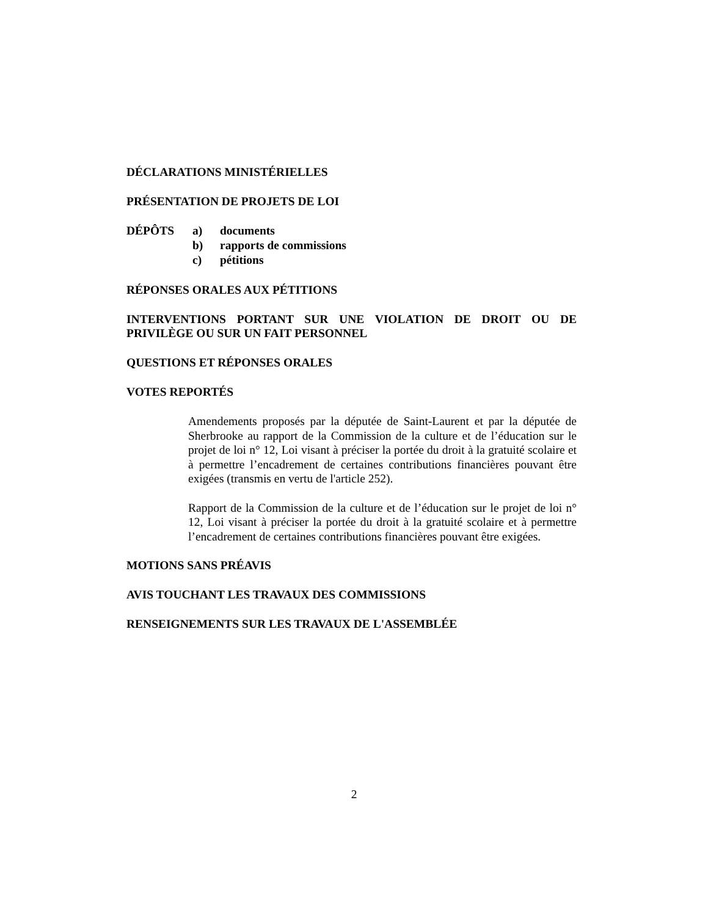DÉCLARATIONS MINISTÉRIELLES
PRÉSENTATION DE PROJETS DE LOI
DÉPÔTS a) documents
b) rapports de commissions
c) pétitions
RÉPONSES ORALES AUX PÉTITIONS
INTERVENTIONS PORTANT SUR UNE VIOLATION DE DROIT OU DE PRIVILÈGE OU SUR UN FAIT PERSONNEL
QUESTIONS ET RÉPONSES ORALES
VOTES REPORTÉS
Amendements proposés par la députée de Saint-Laurent et par la députée de Sherbrooke au rapport de la Commission de la culture et de l’éducation sur le projet de loi n° 12, Loi visant à préciser la portée du droit à la gratuité scolaire et à permettre l’encadrement de certaines contributions financières pouvant être exigées (transmis en vertu de l'article 252).
Rapport de la Commission de la culture et de l’éducation sur le projet de loi n° 12, Loi visant à préciser la portée du droit à la gratuité scolaire et à permettre l’encadrement de certaines contributions financières pouvant être exigées.
MOTIONS SANS PRÉAVIS
AVIS TOUCHANT LES TRAVAUX DES COMMISSIONS
RENSEIGNEMENTS SUR LES TRAVAUX DE L'ASSEMBLÉE
2